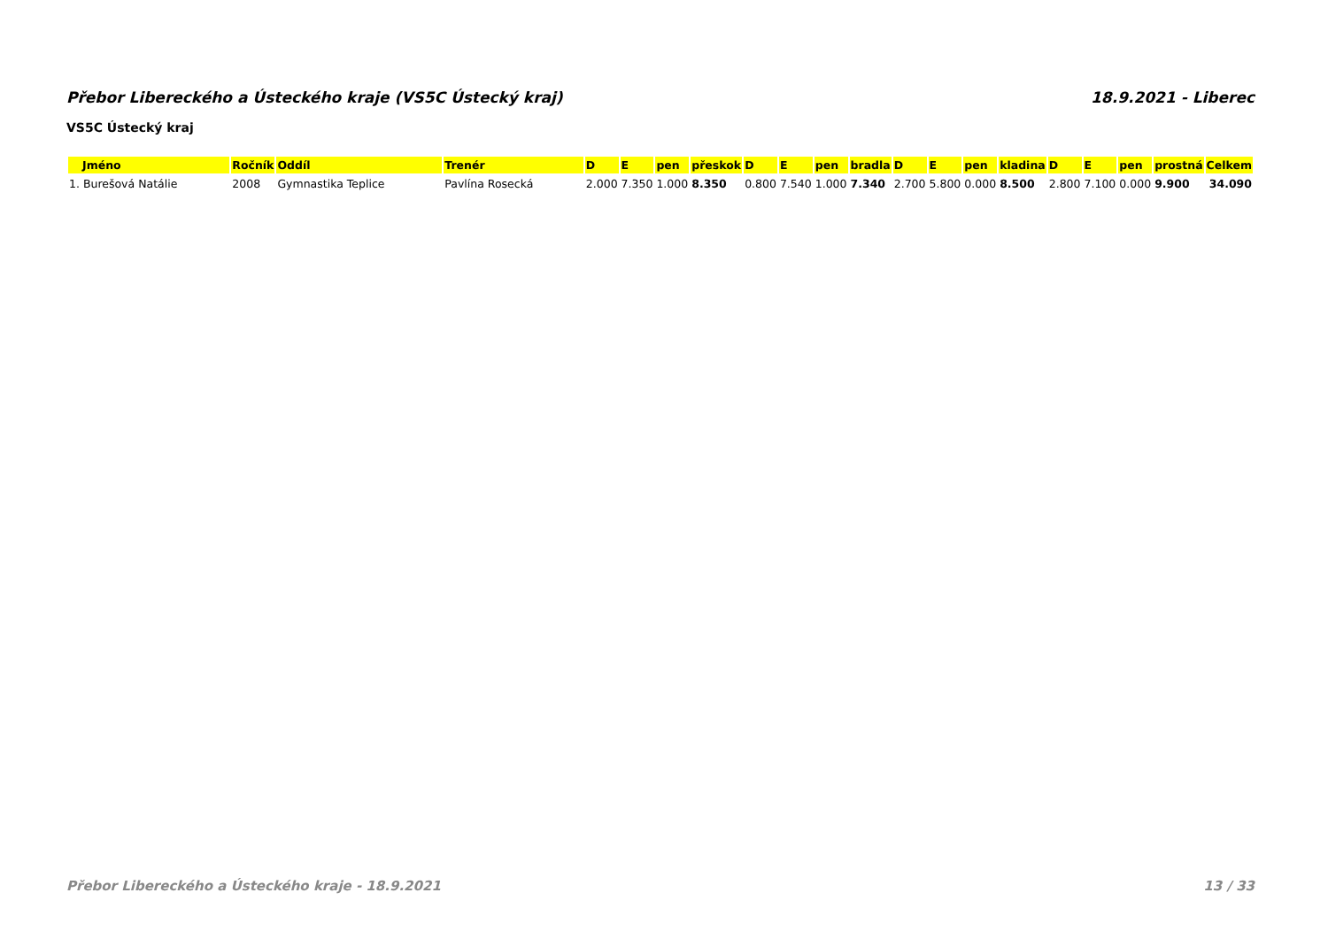Přebor Libereckého a Ústeckého kraje (VS5C Ústecký kraj) 18.9.2021 - Liberec
VS5C Ústecký kraj
| Jméno | Ročník | Oddíl | Trenér | D | E | pen | přeskok | D | E | pen | bradla | D | E | pen | kladina | D | E | pen | prostná | Celkem |
| --- | --- | --- | --- | --- | --- | --- | --- | --- | --- | --- | --- | --- | --- | --- | --- | --- | --- | --- | --- | --- |
| 1. Burešová Natálie | 2008 | Gymnastika Teplice | Pavlína Rosecká | 2.000 | 7.350 | 1.000 | 8.350 | 0.800 | 7.540 | 1.000 | 7.340 | 2.700 | 5.800 | 0.000 | 8.500 | 2.800 | 7.100 | 0.000 | 9.900 | 34.090 |
Přebor Libereckého a Ústeckého kraje - 18.9.2021 13 / 33